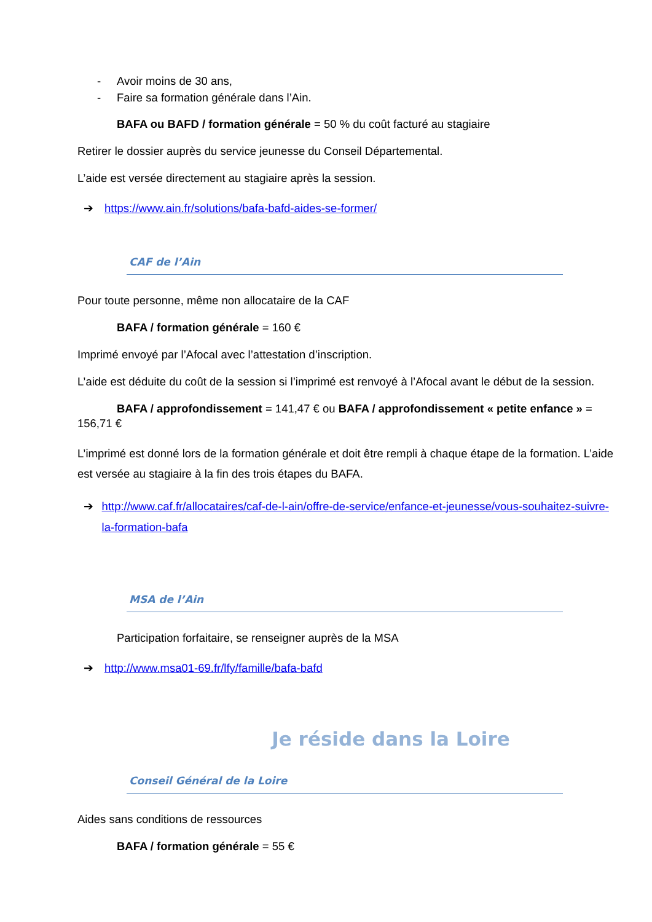- Avoir moins de 30 ans,
- Faire sa formation générale dans l’Ain.
BAFA ou BAFD / formation générale = 50 % du coût facturé au stagiaire
Retirer le dossier auprès du service jeunesse du Conseil Départemental.
L’aide est versée directement au stagiaire après la session.
➔ https://www.ain.fr/solutions/bafa-bafd-aides-se-former/
CAF de l’Ain
Pour toute personne, même non allocataire de la CAF
BAFA / formation générale = 160 €
Imprimé envoyé par l’Afocal avec l’attestation d’inscription.
L’aide est déduite du coût de la session si l’imprimé est renvoyé à l’Afocal avant le début de la session.
BAFA / approfondissement = 141,47 € ou BAFA / approfondissement « petite enfance » = 156,71 €
L’imprimé est donné lors de la formation générale et doit être rempli à chaque étape de la formation. L’aide est versée au stagiaire à la fin des trois étapes du BAFA.
➔ http://www.caf.fr/allocataires/caf-de-l-ain/offre-de-service/enfance-et-jeunesse/vous-souhaitez-suivre-la-formation-bafa
MSA de l’Ain
Participation forfaitaire, se renseigner auprès de la MSA
➔ http://www.msa01-69.fr/lfy/famille/bafa-bafd
Je réside dans la Loire
Conseil Général de la Loire
Aides sans conditions de ressources
BAFA / formation générale = 55 €